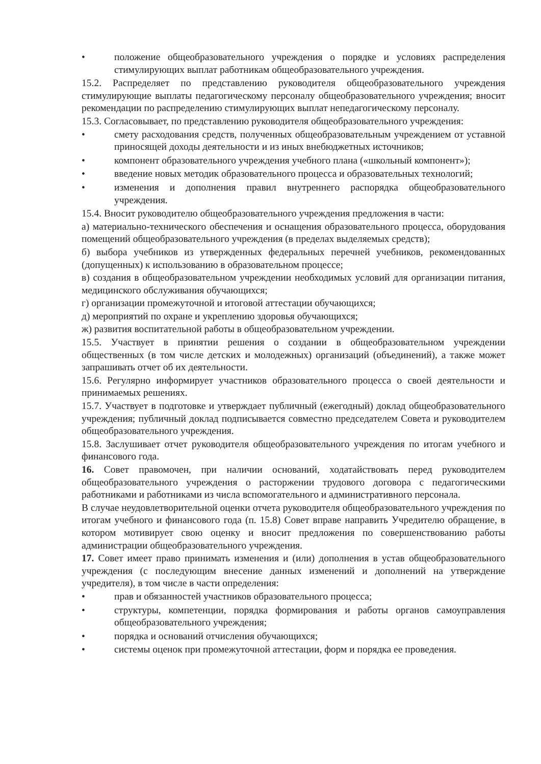• положение общеобразовательного учреждения о порядке и условиях распределения стимулирующих выплат работникам общеобразовательного учреждения.
15.2. Распределяет по представлению руководителя общеобразовательного учреждения стимулирующие выплаты педагогическому персоналу общеобразовательного учреждения; вносит рекомендации по распределению стимулирующих выплат непедагогическому персоналу.
15.3. Согласовывает, по представлению руководителя общеобразовательного учреждения:
• смету расходования средств, полученных общеобразовательным учреждением от уставной приносящей доходы деятельности и из иных внебюджетных источников;
• компонент образовательного учреждения учебного плана («школьный компонент»);
• введение новых методик образовательного процесса и образовательных технологий;
• изменения и дополнения правил внутреннего распорядка общеобразовательного учреждения.
15.4. Вносит руководителю общеобразовательного учреждения предложения в части:
а) материально-технического обеспечения и оснащения образовательного процесса, оборудования помещений общеобразовательного учреждения (в пределах выделяемых средств);
б) выбора учебников из утвержденных федеральных перечней учебников, рекомендованных (допущенных) к использованию в образовательном процессе;
в) создания в общеобразовательном учреждении необходимых условий для организации питания, медицинского обслуживания обучающихся;
г) организации промежуточной и итоговой аттестации обучающихся;
д) мероприятий по охране и укреплению здоровья обучающихся;
ж) развития воспитательной работы в общеобразовательном учреждении.
15.5. Участвует в принятии решения о создании в общеобразовательном учреждении общественных (в том числе детских и молодежных) организаций (объединений), а также может запрашивать отчет об их деятельности.
15.6. Регулярно информирует участников образовательного процесса о своей деятельности и принимаемых решениях.
15.7. Участвует в подготовке и утверждает публичный (ежегодный) доклад общеобразовательного учреждения; публичный доклад подписывается совместно председателем Совета и руководителем общеобразовательного учреждения.
15.8. Заслушивает отчет руководителя общеобразовательного учреждения по итогам учебного и финансового года.
16. Совет правомочен, при наличии оснований, ходатайствовать перед руководителем общеобразовательного учреждения о расторжении трудового договора с педагогическими работниками и работниками из числа вспомогательного и административного персонала.
В случае неудовлетворительной оценки отчета руководителя общеобразовательного учреждения по итогам учебного и финансового года (п. 15.8) Совет вправе направить Учредителю обращение, в котором мотивирует свою оценку и вносит предложения по совершенствованию работы администрации общеобразовательного учреждения.
17. Совет имеет право принимать изменения и (или) дополнения в устав общеобразовательного учреждения (с последующим внесение данных изменений и дополнений на утверждение учредителя), в том числе в части определения:
• прав и обязанностей участников образовательного процесса;
• структуры, компетенции, порядка формирования и работы органов самоуправления общеобразовательного учреждения;
• порядка и оснований отчисления обучающихся;
• системы оценок при промежуточной аттестации, форм и порядка ее проведения.